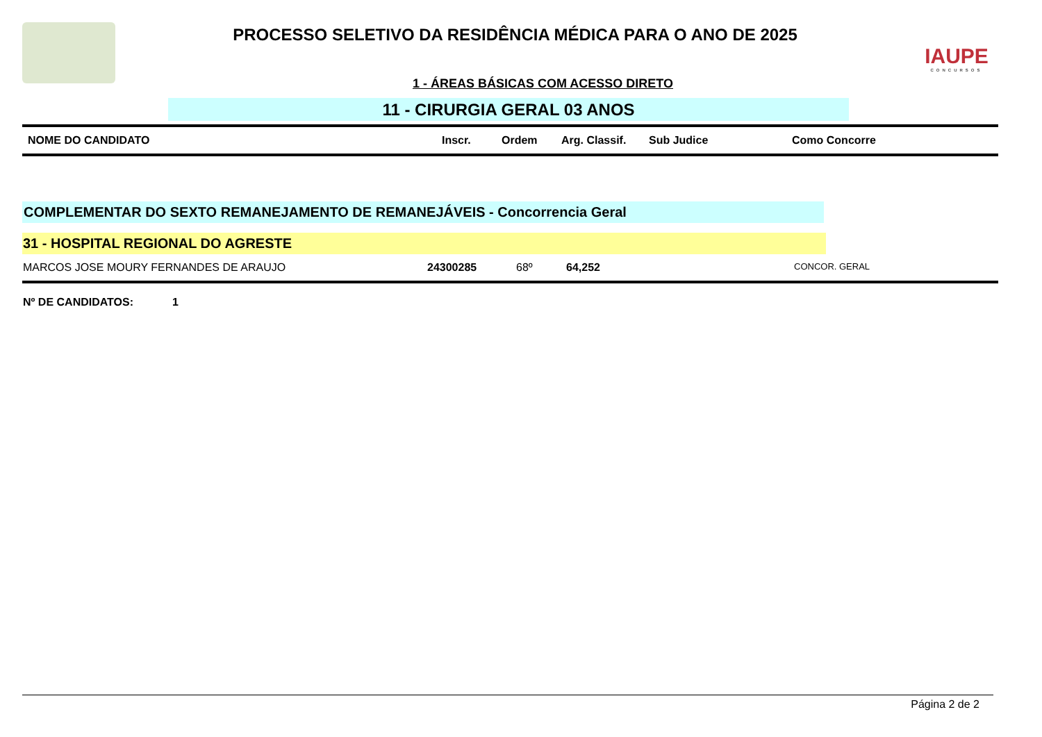PROCESSO SELETIVO DA RESIDÊNCIA MÉDICA PARA O ANO DE 2025
1 - ÁREAS BÁSICAS COM ACESSO DIRETO
IAUPE
CONCURSOS
11 - CIRURGIA GERAL 03 ANOS
| NOME DO CANDIDATO | Inscr. | Ordem | Arg. Classif. | Sub Judice | Como Concorre |
| --- | --- | --- | --- | --- | --- |
COMPLEMENTAR DO SEXTO REMANEJAMENTO DE REMANEJÁVEIS - Concorrencia Geral
31 - HOSPITAL REGIONAL DO AGRESTE
MARCOS JOSE MOURY FERNANDES DE ARAUJO 24300285 68º 64,252 CONCOR. GERAL
Nº DE CANDIDATOS: 1
Página 2 de 2